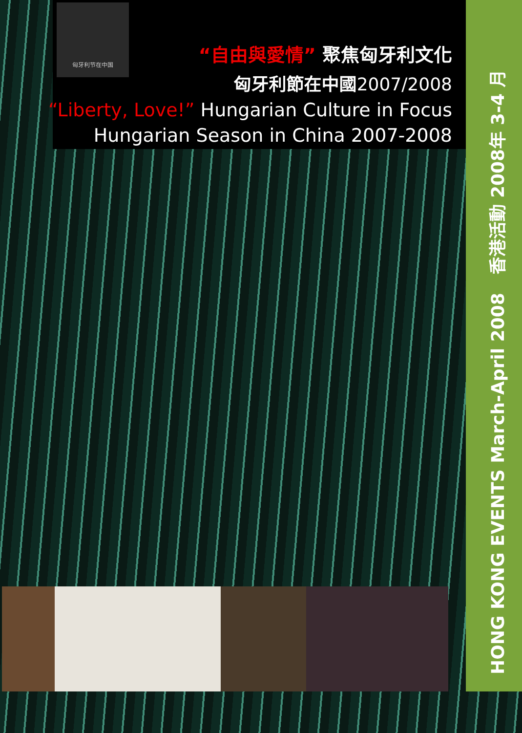匈牙利节在中国
“自由與愛情” 聚焦匈牙利文化
匈牙利節在中國2007/2008
“Liberty, Love!” Hungarian Culture in Focus
Hungarian Season in China 2007-2008
HONG KONG EVENTS March-April 2008 香港活動 2008年 3-4 月